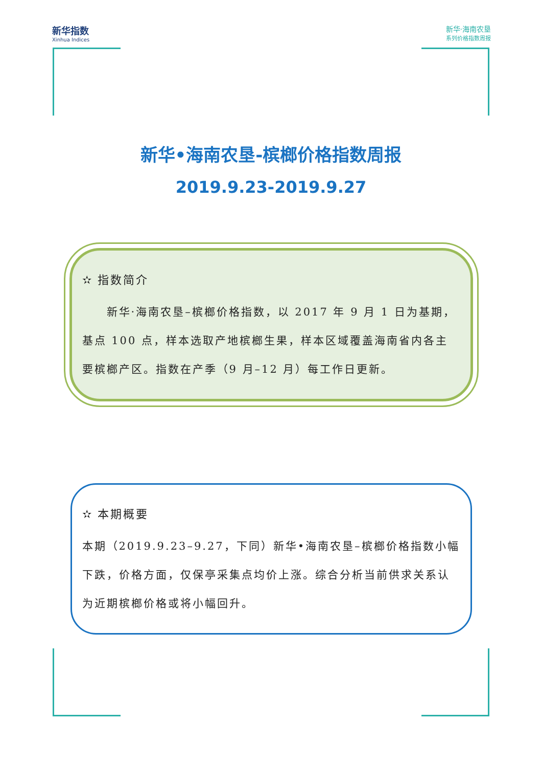新华指数
Xinhua Indices
新华·海南农垦
系列价格指数周报
新华•海南农垦-槟榔价格指数周报
2019.9.23-2019.9.27
✫ 指数简介
　　新华·海南农垦–槟榔价格指数，以 2017 年 9 月 1 日为基期，基点 100 点，样本选取产地槟榔生果，样本区域覆盖海南省内各主要槟榔产区。指数在产季（9 月–12 月）每工作日更新。
✫ 本期概要
本期（2019.9.23–9.27，下同）新华•海南农垦–槟榔价格指数小幅下跌，价格方面，仅保亭采集点均价上涨。综合分析当前供求关系认为近期槟榔价格或将小幅回升。